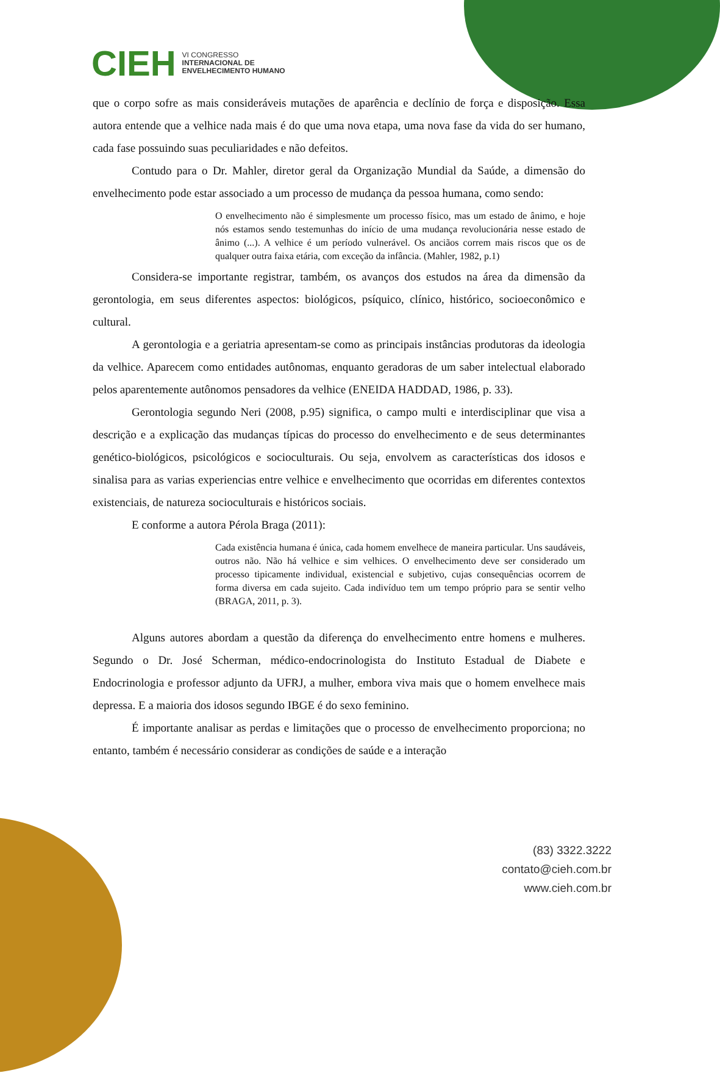CIEH VI CONGRESSO
INTERNACIONAL DE
ENVELHECIMENTO HUMANO
que o corpo sofre as mais consideráveis mutações de aparência e declínio de força e disposição. Essa autora entende que a velhice nada mais é do que uma nova etapa, uma nova fase da vida do ser humano, cada fase possuindo suas peculiaridades e não defeitos.
Contudo para o Dr. Mahler, diretor geral da Organização Mundial da Saúde, a dimensão do envelhecimento pode estar associado a um processo de mudança da pessoa humana, como sendo:
O envelhecimento não é simplesmente um processo físico, mas um estado de ânimo, e hoje nós estamos sendo testemunhas do início de uma mudança revolucionária nesse estado de ânimo (...). A velhice é um período vulnerável. Os anciãos correm mais riscos que os de qualquer outra faixa etária, com exceção da infância. (Mahler, 1982, p.1)
Considera-se importante registrar, também, os avanços dos estudos na área da dimensão da gerontologia, em seus diferentes aspectos: biológicos, psíquico, clínico, histórico, socioeconômico e cultural.
A gerontologia e a geriatria apresentam-se como as principais instâncias produtoras da ideologia da velhice. Aparecem como entidades autônomas, enquanto geradoras de um saber intelectual elaborado pelos aparentemente autônomos pensadores da velhice (ENEIDA HADDAD, 1986, p. 33).
Gerontologia segundo Neri (2008, p.95) significa, o campo multi e interdisciplinar que visa a descrição e a explicação das mudanças típicas do processo do envelhecimento e de seus determinantes genético-biológicos, psicológicos e socioculturais. Ou seja, envolvem as características dos idosos e sinalisa para as varias experiencias entre velhice e envelhecimento que ocorridas em diferentes contextos existenciais, de natureza socioculturais e históricos sociais.
E conforme a autora Pérola Braga (2011):
Cada existência humana é única, cada homem envelhece de maneira particular. Uns saudáveis, outros não. Não há velhice e sim velhices. O envelhecimento deve ser considerado um processo tipicamente individual, existencial e subjetivo, cujas consequências ocorrem de forma diversa em cada sujeito. Cada indivíduo tem um tempo próprio para se sentir velho (BRAGA, 2011, p. 3).
Alguns autores abordam a questão da diferença do envelhecimento entre homens e mulheres. Segundo o Dr. José Scherman, médico-endocrinologista do Instituto Estadual de Diabete e Endocrinologia e professor adjunto da UFRJ, a mulher, embora viva mais que o homem envelhece mais depressa. E a maioria dos idosos segundo IBGE é do sexo feminino.
É importante analisar as perdas e limitações que o processo de envelhecimento proporciona; no entanto, também é necessário considerar as condições de saúde e a interação
(83) 3322.3222
contato@cieh.com.br
www.cieh.com.br